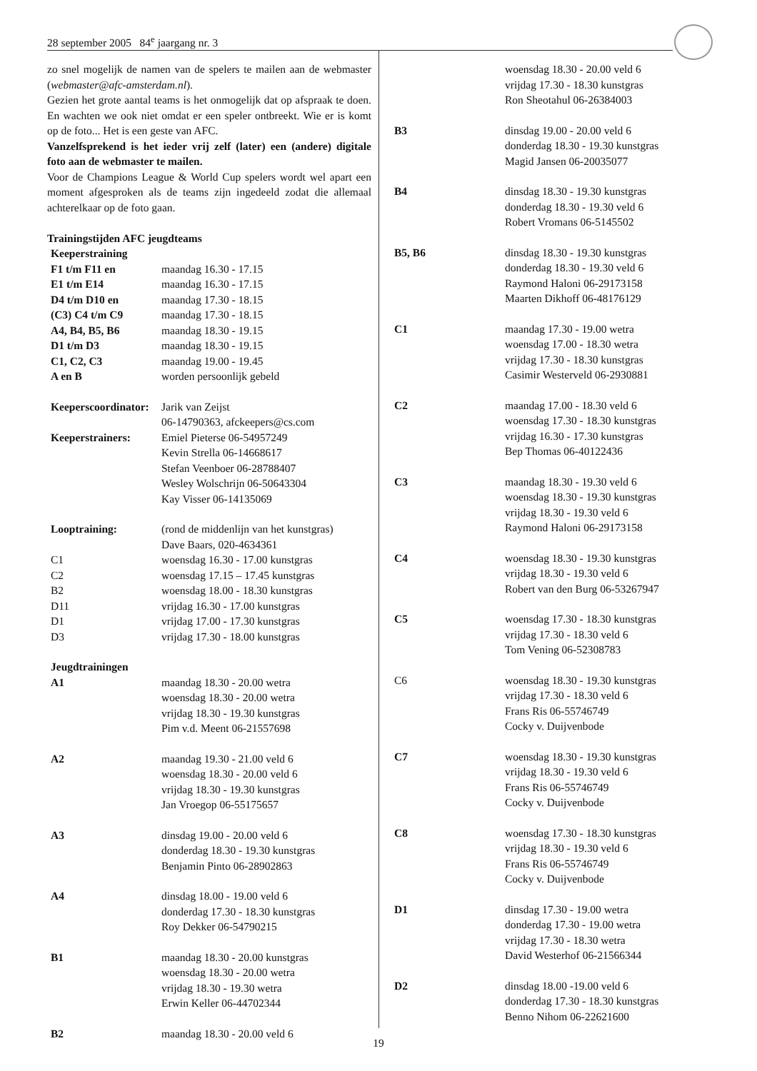28 september 2005 84<sup>e</sup> jaargang nr. 3
zo snel mogelijk de namen van de spelers te mailen aan de webmaster (webmaster@afc-amsterdam.nl).
Gezien het grote aantal teams is het onmogelijk dat op afspraak te doen. En wachten we ook niet omdat er een speler ontbreekt. Wie er is komt op de foto... Het is een geste van AFC.
Vanzelfsprekend is het ieder vrij zelf (later) een (andere) digitale foto aan de webmaster te mailen.
Voor de Champions League & World Cup spelers wordt wel apart een moment afgesproken als de teams zijn ingedeeld zodat die allemaal achterelkaar op de foto gaan.
Trainingstijden AFC jeugdteams
| Keeperstraining | |
| F1 t/m F11 en | maandag 16.30 - 17.15 |
| E1 t/m E14 | maandag 16.30 - 17.15 |
| D4 t/m D10 en | maandag 17.30 - 18.15 |
| (C3) C4 t/m C9 | maandag 17.30 - 18.15 |
| A4, B4, B5, B6 | maandag 18.30 - 19.15 |
| D1 t/m D3 | maandag 18.30 - 19.15 |
| C1, C2, C3 | maandag 19.00 - 19.45 |
| A en B | worden persoonlijk gebeld |
| Keeperscoordinator: | Jarik van Zeijst 06-14790363, afckeepers@cs.com |
| Keeperstrainers: | Emiel Pieterse 06-54957249 Kevin Strella 06-14668617 Stefan Veenboer 06-28788407 Wesley Wolschrijn 06-50643304 Kay Visser 06-14135069 |
| Looptraining: | (rond de middenlijn van het kunstgras) Dave Baars, 020-4634361 |
| C1 | woensdag 16.30 - 17.00 kunstgras |
| C2 | woensdag 17.15 – 17.45 kunstgras |
| B2 | woensdag 18.00 - 18.30 kunstgras |
| D11 | vrijdag 16.30 - 17.00 kunstgras |
| D1 | vrijdag 17.00 - 17.30 kunstgras |
| D3 | vrijdag 17.30 - 18.00 kunstgras |
| Jeugdtrainingen | |
| A1 | maandag 18.30 - 20.00 wetra woensdag 18.30 - 20.00 wetra vrijdag 18.30 - 19.30 kunstgras Pim v.d. Meent 06-21557698 |
| A2 | maandag 19.30 - 21.00 veld 6 woensdag 18.30 - 20.00 veld 6 vrijdag 18.30 - 19.30 kunstgras Jan Vroegop 06-55175657 |
| A3 | dinsdag 19.00 - 20.00 veld 6 donderdag 18.30 - 19.30 kunstgras Benjamin Pinto 06-28902863 |
| A4 | dinsdag 18.00 - 19.00 veld 6 donderdag 17.30 - 18.30 kunstgras Roy Dekker 06-54790215 |
| B1 | maandag 18.30 - 20.00 kunstgras woensdag 18.30 - 20.00 wetra vrijdag 18.30 - 19.30 wetra Erwin Keller 06-44702344 |
| B2 | maandag 18.30 - 20.00 veld 6 |
| | woensdag 18.30 - 20.00 veld 6 vrijdag 17.30 - 18.30 kunstgras Ron Sheotahul 06-26384003 |
| B3 | dinsdag 19.00 - 20.00 veld 6 donderdag 18.30 - 19.30 kunstgras Magid Jansen 06-20035077 |
| B4 | dinsdag 18.30 - 19.30 kunstgras donderdag 18.30 - 19.30 veld 6 Robert Vromans 06-5145502 |
| B5, B6 | dinsdag 18.30 - 19.30 kunstgras donderdag 18.30 - 19.30 veld 6 Raymond Haloni 06-29173158 Maarten Dikhoff 06-48176129 |
| C1 | maandag 17.30 - 19.00 wetra woensdag 17.00 - 18.30 wetra vrijdag 17.30 - 18.30 kunstgras Casimir Westerveld 06-2930881 |
| C2 | maandag 17.00 - 18.30 veld 6 woensdag 17.30 - 18.30 kunstgras vrijdag 16.30 - 17.30 kunstgras Bep Thomas 06-40122436 |
| C3 | maandag 18.30 - 19.30 veld 6 woensdag 18.30 - 19.30 kunstgras vrijdag 18.30 - 19.30 veld 6 Raymond Haloni 06-29173158 |
| C4 | woensdag 18.30 - 19.30 kunstgras vrijdag 18.30 - 19.30 veld 6 Robert van den Burg 06-53267947 |
| C5 | woensdag 17.30 - 18.30 kunstgras vrijdag 17.30 - 18.30 veld 6 Tom Vening 06-52308783 |
| C6 | woensdag 18.30 - 19.30 kunstgras vrijdag 17.30 - 18.30 veld 6 Frans Ris 06-55746749 Cocky v. Duijvenbode |
| C7 | woensdag 18.30 - 19.30 kunstgras vrijdag 18.30 - 19.30 veld 6 Frans Ris 06-55746749 Cocky v. Duijvenbode |
| C8 | woensdag 17.30 - 18.30 kunstgras vrijdag 18.30 - 19.30 veld 6 Frans Ris 06-55746749 Cocky v. Duijvenbode |
| D1 | dinsdag 17.30 - 19.00 wetra donderdag 17.30 - 19.00 wetra vrijdag 17.30 - 18.30 wetra David Westerhof 06-21566344 |
| D2 | dinsdag 18.00 -19.00 veld 6 donderdag 17.30 - 18.30 kunstgras Benno Nihom 06-22621600 |
19